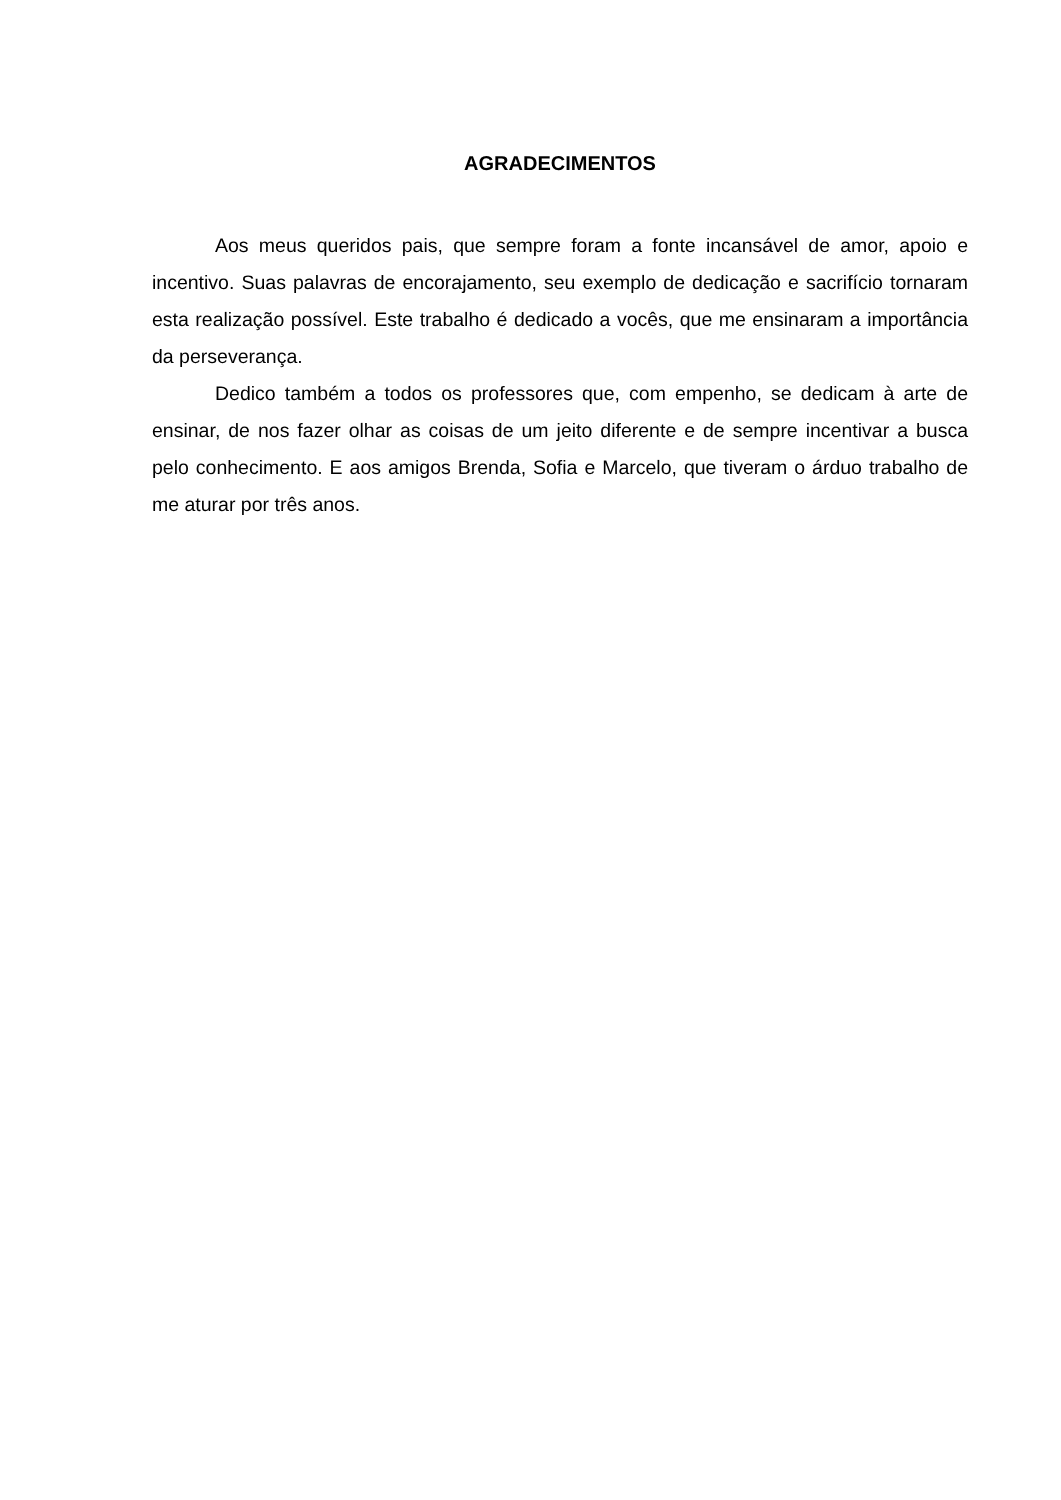AGRADECIMENTOS
Aos meus queridos pais, que sempre foram a fonte incansável de amor, apoio e incentivo. Suas palavras de encorajamento, seu exemplo de dedicação e sacrifício tornaram esta realização possível. Este trabalho é dedicado a vocês, que me ensinaram a importância da perseverança.
Dedico também a todos os professores que, com empenho, se dedicam à arte de ensinar, de nos fazer olhar as coisas de um jeito diferente e de sempre incentivar a busca pelo conhecimento. E aos amigos Brenda, Sofia e Marcelo, que tiveram o árduo trabalho de me aturar por três anos.